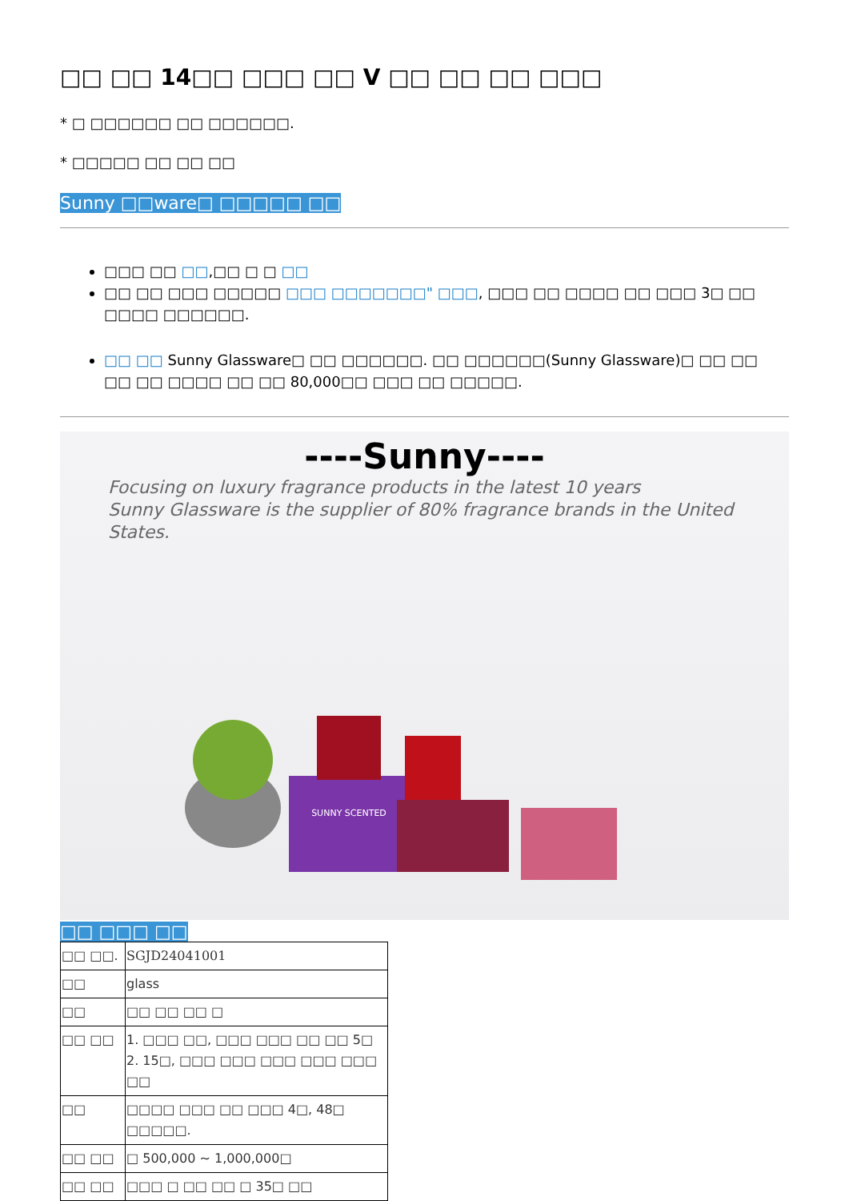□□ □□ 14□□ □□□ □□ V □□ □□ □□ □□□
* □ □□□□□□ □□ □□□□□□.
* □□□□□ □□ □□ □□
Sunny □□ware□ □□□□□ □□
□□□ □□ □□,□□ □ □ □□
□□ □□ □□□ □□□□□ □□□ □□□□□□□" □□□, □□□ □□ □□□□ □□ □□□ 3□ □□ □□□□ □□□□□□.
□□ □□ Sunny Glassware□ □□ □□□□□□. □□ □□□□□□(Sunny Glassware)□ □□ □□ □□ □□ □□□□ □□ □□ 80,000□□ □□□ □□ □□□□□.
----Sunny----
Focusing on luxury fragrance products in the latest 10 years
Sunny Glassware is the supplier of 80% fragrance brands in the United States.
SUNNY SCENTED
□□ □□□ □□
| □□ □□. | SGJD24041001 |
| □□ | glass |
| □□ | □□ □□ □□ □ |
| □□ □□ | 1. □□□ □□, □□□ □□□ □□ □□ 5□ 2. 15□, □□□ □□□ □□□ □□□ □□□ □□ |
| □□ | □□□□ □□□ □□ □□□ 4□, 48□ □□□□□. |
| □□ □□ | □ 500,000 ~ 1,000,000□ |
| □□ □□ | □□□ □ □□ □□ □ 35□ □□ |